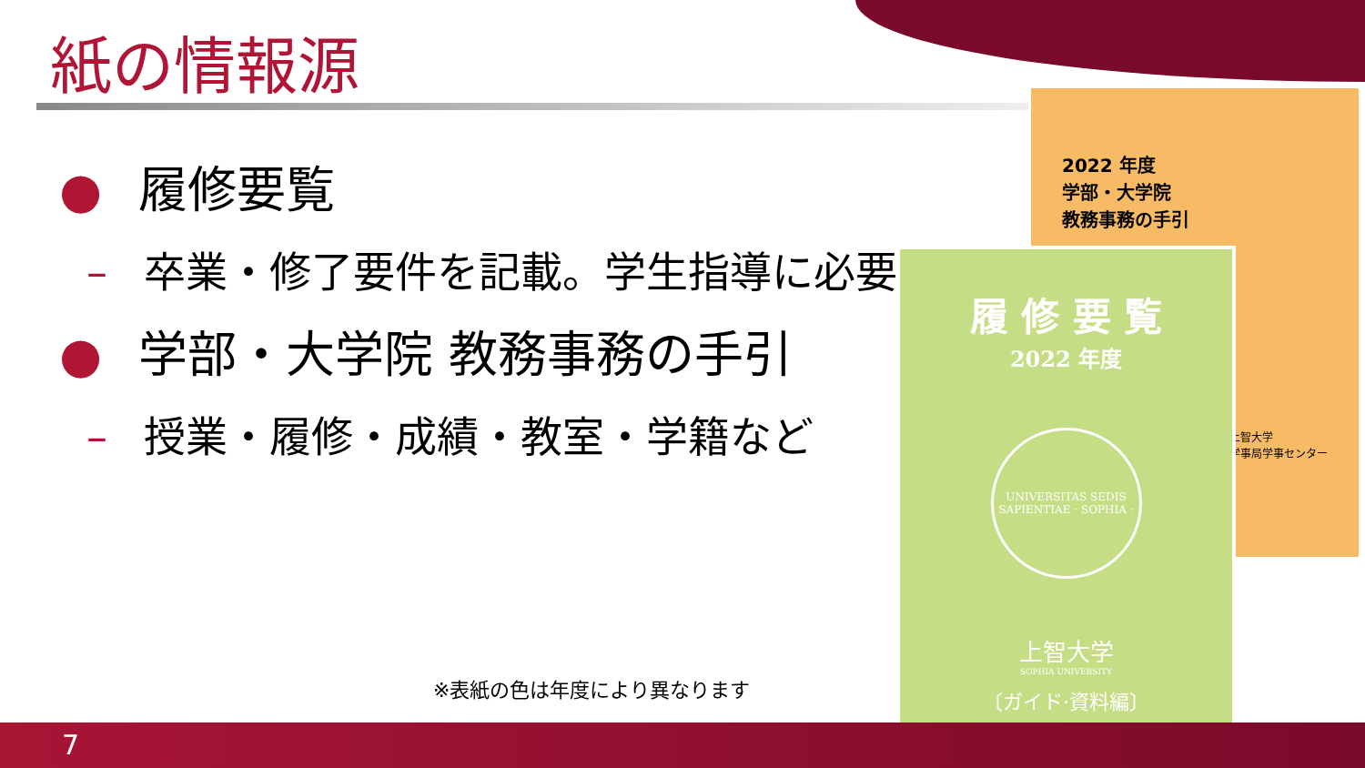紙の情報源
● 履修要覧
– 卒業・修了要件を記載。学生指導に必要
● 学部・大学院 教務事務の手引
– 授業・履修・成績・教室・学籍など
2022 年度
学部・大学院
教務事務の手引
上智大学
学事局学事センター
履 修 要 覧
2022 年度
UNIVERSITAS SEDIS SAPIENTIAE · SOPHIA ·
上智大学
SOPHIA UNIVERSITY
〔ガイド·資料編〕
※表紙の色は年度により異なります
7